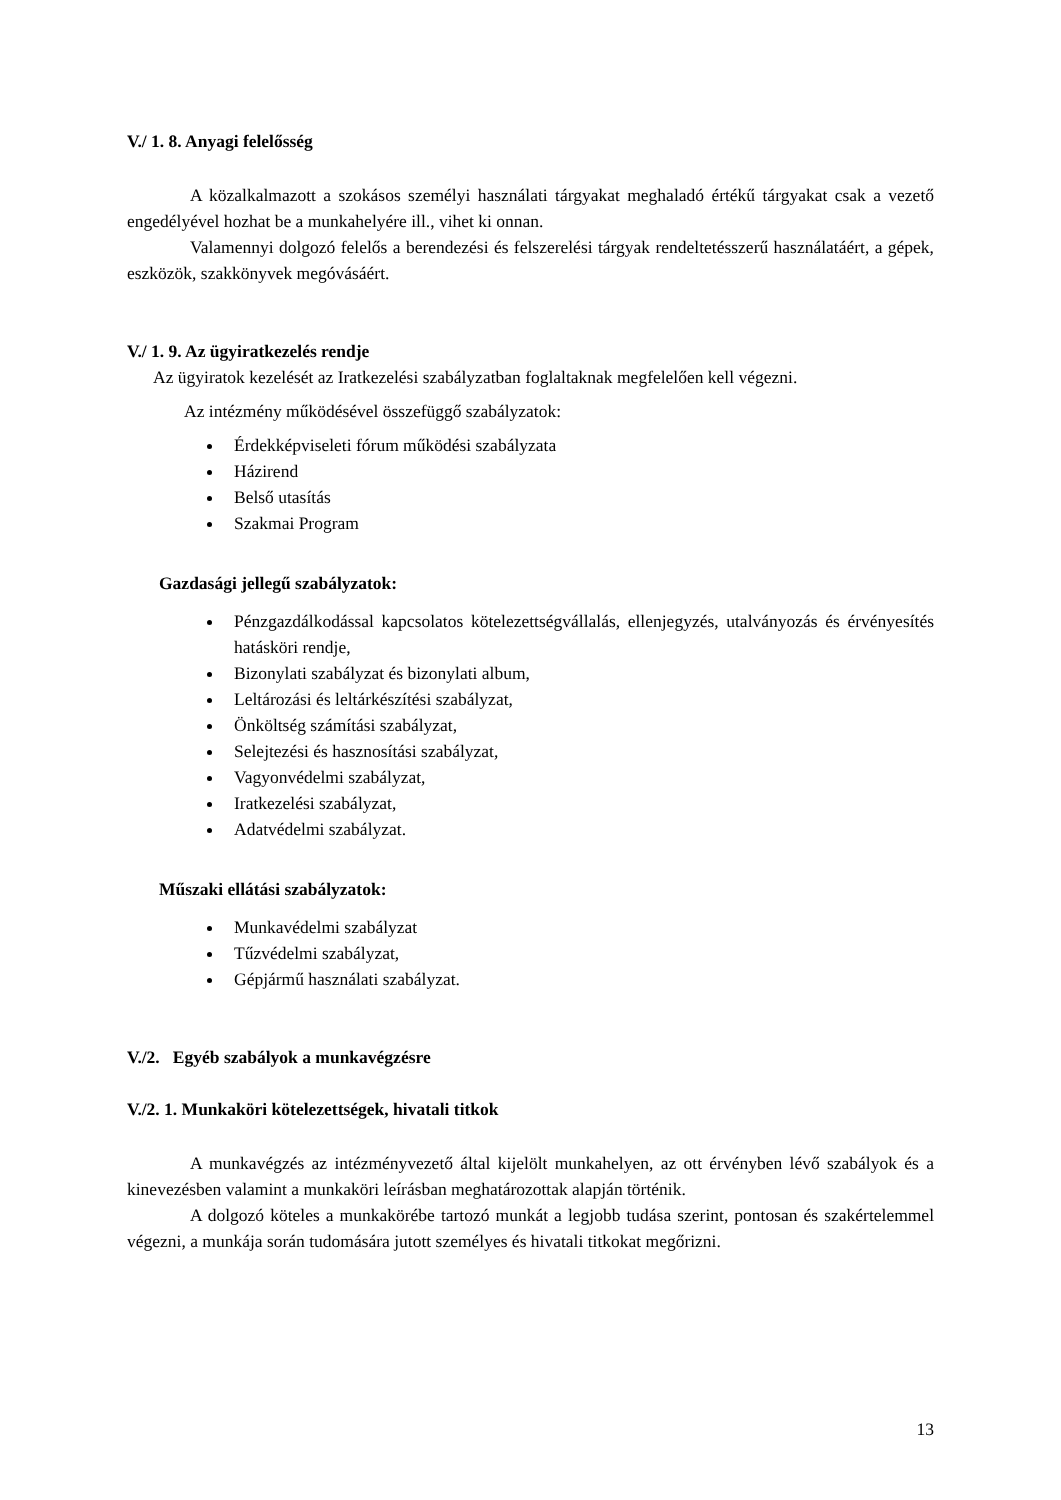V./ 1. 8. Anyagi felelősség
A közalkalmazott a szokásos személyi használati tárgyakat meghaladó értékű tárgyakat csak a vezető engedélyével hozhat be a munkahelyére ill., vihet ki onnan.
Valamennyi dolgozó felelős a berendezési és felszerelési tárgyak rendeltetésszerű használatáért, a gépek, eszközök, szakkönyvek megóvásáért.
V./ 1. 9. Az ügyiratkezelés rendje
Az ügyiratok kezelését az Iratkezelési szabályzatban foglaltaknak megfelelően kell végezni.
Az intézmény működésével összefüggő szabályzatok:
Érdekképviseleti fórum működési szabályzata
Házirend
Belső utasítás
Szakmai Program
Gazdasági jellegű szabályzatok:
Pénzgazdálkodással kapcsolatos kötelezettségvállalás, ellenjegyzés, utalványozás és érvényesítés hatásköri rendje,
Bizonylati szabályzat és bizonylati album,
Leltározási és leltárkészítési szabályzat,
Önköltség számítási szabályzat,
Selejtezési és hasznosítási szabályzat,
Vagyonvédelmi szabályzat,
Iratkezelési szabályzat,
Adatvédelmi szabályzat.
Műszaki ellátási szabályzatok:
Munkavédelmi szabályzat
Tűzvédelmi szabályzat,
Gépjármű használati szabályzat.
V./2. Egyéb szabályok a munkavégzésre
V./2. 1. Munkaköri kötelezettségek, hivatali titkok
A munkavégzés az intézményvezető által kijelölt munkahelyen, az ott érvényben lévő szabályok és a kinevezésben valamint a munkaköri leírásban meghatározottak alapján történik.
A dolgozó köteles a munkakörébe tartozó munkát a legjobb tudása szerint, pontosan és szakértelemmel végezni, a munkája során tudomására jutott személyes és hivatali titkokat megőrizni.
13